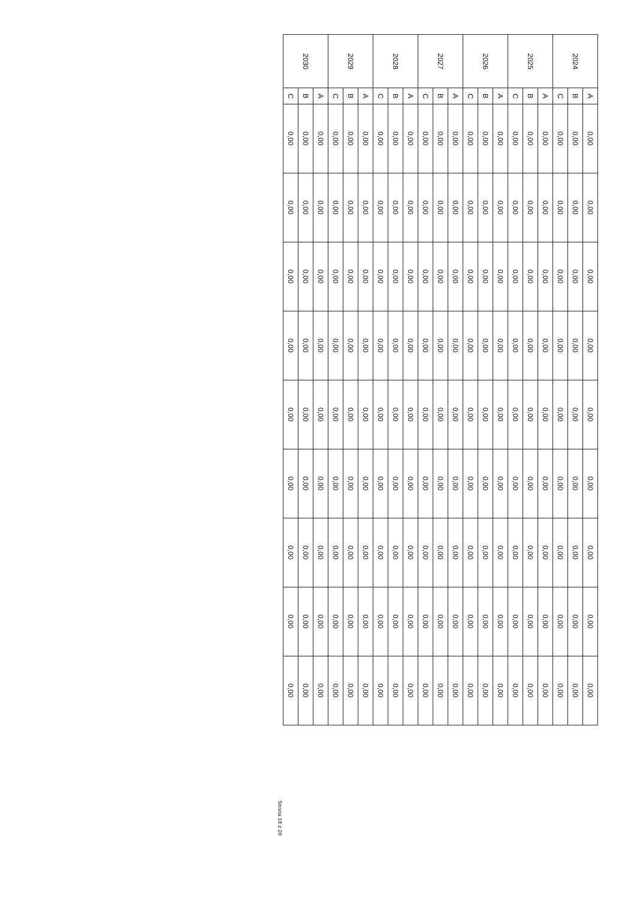| 2024 | A | 0,00 | 0,00 | 0,00 | 0,00 | 0,00 | 0,00 | 0,00 | 0,00 | 0,00 |
| | B | 0,00 | 0,00 | 0,00 | 0,00 | 0,00 | 0,00 | 0,00 | 0,00 | 0,00 |
| | C | 0,00 | 0,00 | 0,00 | 0,00 | 0,00 | 0,00 | 0,00 | 0,00 | 0,00 |
| 2025 | A | 0,00 | 0,00 | 0,00 | 0,00 | 0,00 | 0,00 | 0,00 | 0,00 | 0,00 |
| | B | 0,00 | 0,00 | 0,00 | 0,00 | 0,00 | 0,00 | 0,00 | 0,00 | 0,00 |
| | C | 0,00 | 0,00 | 0,00 | 0,00 | 0,00 | 0,00 | 0,00 | 0,00 | 0,00 |
| 2026 | A | 0,00 | 0,00 | 0,00 | 0,00 | 0,00 | 0,00 | 0,00 | 0,00 | 0,00 |
| | B | 0,00 | 0,00 | 0,00 | 0,00 | 0,00 | 0,00 | 0,00 | 0,00 | 0,00 |
| | C | 0,00 | 0,00 | 0,00 | 0,00 | 0,00 | 0,00 | 0,00 | 0,00 | 0,00 |
| 2027 | A | 0,00 | 0,00 | 0,00 | 0,00 | 0,00 | 0,00 | 0,00 | 0,00 | 0,00 |
| | B | 0,00 | 0,00 | 0,00 | 0,00 | 0,00 | 0,00 | 0,00 | 0,00 | 0,00 |
| | C | 0,00 | 0,00 | 0,00 | 0,00 | 0,00 | 0,00 | 0,00 | 0,00 | 0,00 |
| 2028 | A | 0,00 | 0,00 | 0,00 | 0,00 | 0,00 | 0,00 | 0,00 | 0,00 | 0,00 |
| | B | 0,00 | 0,00 | 0,00 | 0,00 | 0,00 | 0,00 | 0,00 | 0,00 | 0,00 |
| | C | 0,00 | 0,00 | 0,00 | 0,00 | 0,00 | 0,00 | 0,00 | 0,00 | 0,00 |
| 2029 | A | 0,00 | 0,00 | 0,00 | 0,00 | 0,00 | 0,00 | 0,00 | 0,00 | 0,00 |
| | B | 0,00 | 0,00 | 0,00 | 0,00 | 0,00 | 0,00 | 0,00 | 0,00 | 0,00 |
| | C | 0,00 | 0,00 | 0,00 | 0,00 | 0,00 | 0,00 | 0,00 | 0,00 | 0,00 |
| 2030 | A | 0,00 | 0,00 | 0,00 | 0,00 | 0,00 | 0,00 | 0,00 | 0,00 | 0,00 |
| | B | 0,00 | 0,00 | 0,00 | 0,00 | 0,00 | 0,00 | 0,00 | 0,00 | 0,00 |
| | C | 0,00 | 0,00 | 0,00 | 0,00 | 0,00 | 0,00 | 0,00 | 0,00 | 0,00 |
Strona 18 z 20